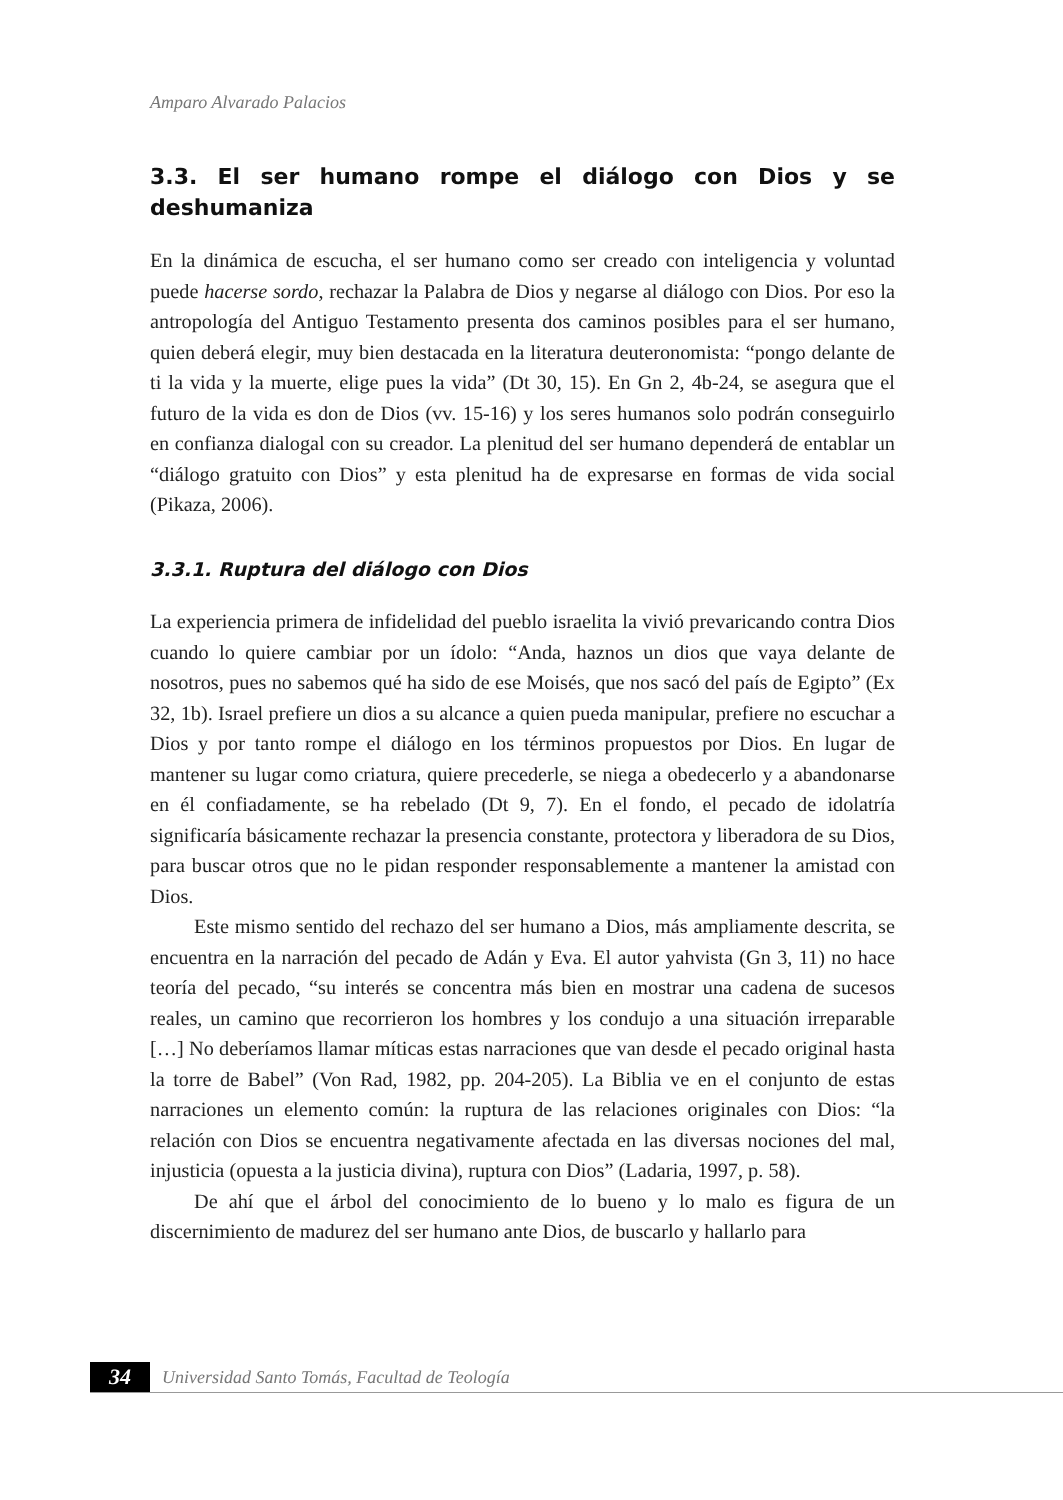Amparo Alvarado Palacios
3.3. El ser humano rompe el diálogo con Dios y se deshumaniza
En la dinámica de escucha, el ser humano como ser creado con inteligencia y voluntad puede hacerse sordo, rechazar la Palabra de Dios y negarse al diálogo con Dios. Por eso la antropología del Antiguo Testamento presenta dos caminos posibles para el ser humano, quien deberá elegir, muy bien destacada en la literatura deuteronomista: “pongo delante de ti la vida y la muerte, elige pues la vida” (Dt 30, 15). En Gn 2, 4b-24, se asegura que el futuro de la vida es don de Dios (vv. 15-16) y los seres humanos solo podrán conseguirlo en confianza dialogal con su creador. La plenitud del ser humano dependerá de entablar un “diálogo gratuito con Dios” y esta plenitud ha de expresarse en formas de vida social (Pikaza, 2006).
3.3.1. Ruptura del diálogo con Dios
La experiencia primera de infidelidad del pueblo israelita la vivió prevaricando contra Dios cuando lo quiere cambiar por un ídolo: “Anda, haznos un dios que vaya delante de nosotros, pues no sabemos qué ha sido de ese Moisés, que nos sacó del país de Egipto” (Ex 32, 1b). Israel prefiere un dios a su alcance a quien pueda manipular, prefiere no escuchar a Dios y por tanto rompe el diálogo en los términos propuestos por Dios. En lugar de mantener su lugar como criatura, quiere precederle, se niega a obedecerlo y a abandonarse en él confiadamente, se ha rebelado (Dt 9, 7). En el fondo, el pecado de idolatría significaría básicamente rechazar la presencia constante, protectora y liberadora de su Dios, para buscar otros que no le pidan responder responsablemente a mantener la amistad con Dios.
Este mismo sentido del rechazo del ser humano a Dios, más ampliamente descrita, se encuentra en la narración del pecado de Adán y Eva. El autor yahvista (Gn 3, 11) no hace teoría del pecado, “su interés se concentra más bien en mostrar una cadena de sucesos reales, un camino que recorrieron los hombres y los condujo a una situación irreparable […] No deberíamos llamar míticas estas narraciones que van desde el pecado original hasta la torre de Babel” (Von Rad, 1982, pp. 204-205). La Biblia ve en el conjunto de estas narraciones un elemento común: la ruptura de las relaciones originales con Dios: “la relación con Dios se encuentra negativamente afectada en las diversas nociones del mal, injusticia (opuesta a la justicia divina), ruptura con Dios” (Ladaria, 1997, p. 58).
De ahí que el árbol del conocimiento de lo bueno y lo malo es figura de un discernimiento de madurez del ser humano ante Dios, de buscarlo y hallarlo para
34
Universidad Santo Tomás, Facultad de Teología